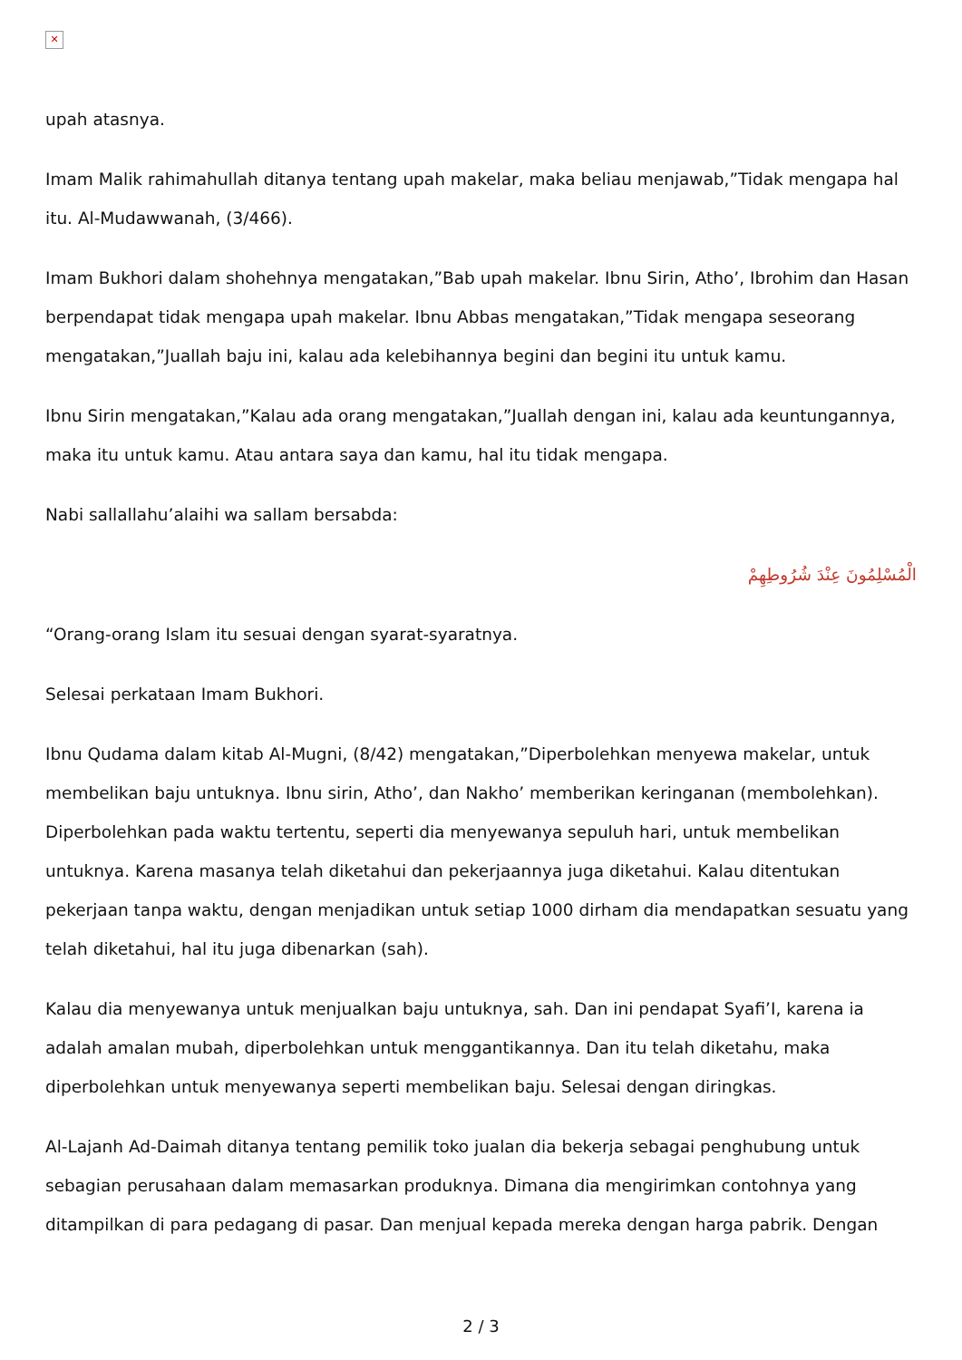✕
upah atasnya.
Imam Malik rahimahullah ditanya tentang upah makelar, maka beliau menjawab,”Tidak mengapa hal itu. Al-Mudawwanah, (3/466).
Imam Bukhori dalam shohehnya mengatakan,”Bab upah makelar. Ibnu Sirin, Atho’, Ibrohim dan Hasan berpendapat tidak mengapa upah makelar. Ibnu Abbas mengatakan,”Tidak mengapa seseorang mengatakan,”Juallah baju ini, kalau ada kelebihannya begini dan begini itu untuk kamu.
Ibnu Sirin mengatakan,”Kalau ada orang mengatakan,”Juallah dengan ini, kalau ada keuntungannya, maka itu untuk kamu. Atau antara saya dan kamu, hal itu tidak mengapa.
Nabi sallallahu’alaihi wa sallam bersabda:
الْمُسْلِمُونَ عِنْدَ شُرُوطِهِمْ
“Orang-orang Islam itu sesuai dengan syarat-syaratnya.
Selesai perkataan Imam Bukhori.
Ibnu Qudama dalam kitab Al-Mugni, (8/42) mengatakan,”Diperbolehkan menyewa makelar, untuk membelikan baju untuknya. Ibnu sirin, Atho’, dan Nakho’ memberikan keringanan (membolehkan). Diperbolehkan pada waktu tertentu, seperti dia menyewanya sepuluh hari, untuk membelikan untuknya. Karena masanya telah diketahui dan pekerjaannya juga diketahui. Kalau ditentukan pekerjaan tanpa waktu, dengan menjadikan untuk setiap 1000 dirham dia mendapatkan sesuatu yang telah diketahui, hal itu juga dibenarkan (sah).
Kalau dia menyewanya untuk menjualkan baju untuknya, sah. Dan ini pendapat Syafi’I, karena ia adalah amalan mubah, diperbolehkan untuk menggantikannya. Dan itu telah diketahu, maka diperbolehkan untuk menyewanya seperti membelikan baju. Selesai dengan diringkas.
Al-Lajanh Ad-Daimah ditanya tentang pemilik toko jualan dia bekerja sebagai penghubung untuk sebagian perusahaan dalam memasarkan produknya. Dimana dia mengirimkan contohnya yang ditampilkan di para pedagang di pasar. Dan menjual kepada mereka dengan harga pabrik. Dengan
2 / 3